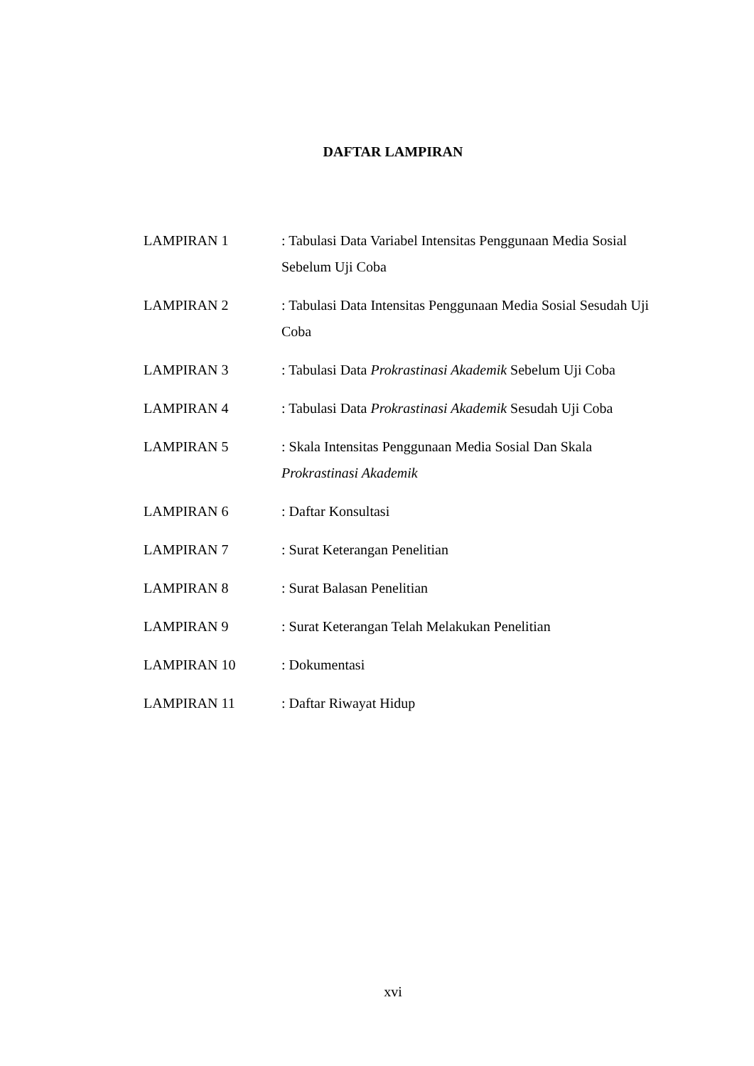DAFTAR LAMPIRAN
LAMPIRAN 1 : Tabulasi Data Variabel Intensitas Penggunaan Media Sosial Sebelum Uji Coba
LAMPIRAN 2 : Tabulasi Data Intensitas Penggunaan Media Sosial Sesudah Uji Coba
LAMPIRAN 3 : Tabulasi Data Prokrastinasi Akademik Sebelum Uji Coba
LAMPIRAN 4 : Tabulasi Data Prokrastinasi Akademik Sesudah Uji Coba
LAMPIRAN 5 : Skala Intensitas Penggunaan Media Sosial Dan Skala Prokrastinasi Akademik
LAMPIRAN 6 : Daftar Konsultasi
LAMPIRAN 7 : Surat Keterangan Penelitian
LAMPIRAN 8 : Surat Balasan Penelitian
LAMPIRAN 9 : Surat Keterangan Telah Melakukan Penelitian
LAMPIRAN 10 : Dokumentasi
LAMPIRAN 11 : Daftar Riwayat Hidup
xvi